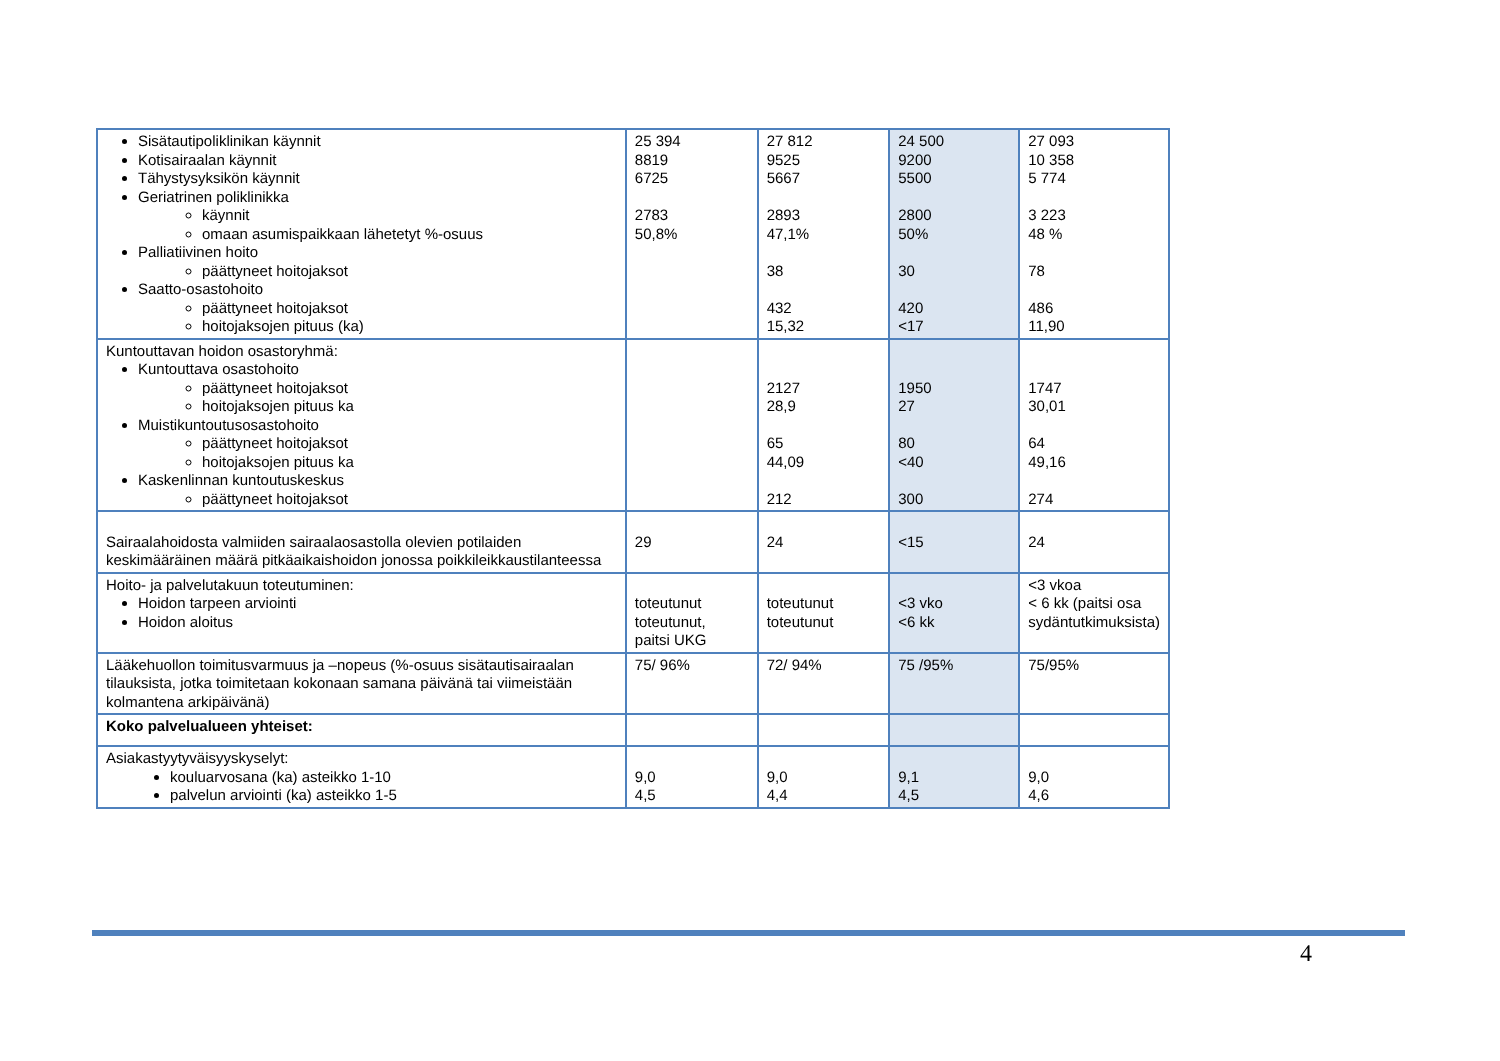| Sisätautipoliklinikan käynnit Kotisairaalan käynnit Tähystysyksikön käynnit Geriatrinen poliklinikka käynnit omaan asumispaikkaan lähetetyt %-osuus Palliatiivinen hoito päättyneet hoitojaksot Saatto-osastohoito päättyneet hoitojaksot hoitojaksojen pituus (ka) | 25 394 8819 6725 2783 50,8% | 27 812 9525 5667 2893 47,1% 38 432 15,32 | 24 500 9200 5500 2800 50% 30 420 <17 | 27 093 10 358 5 774 3 223 48 % 78 486 11,90 |
| Kuntouttavan hoidon osastoryhmä: Kuntouttava osastohoito päättyneet hoitojaksot hoitojaksojen pituus ka Muistikuntoutusosastohoito päättyneet hoitojaksot hoitojaksojen pituus ka Kaskenlinnan kuntoutuskeskus päättyneet hoitojaksot | | 2127 28,9 65 44,09 212 | 1950 27 80 <40 300 | 1747 30,01 64 49,16 274 |
| Sairaalahoidosta valmiiden sairaalaosastolla olevien potilaiden keskimääräinen määrä pitkäaikaishoidon jonossa poikkileikkaustilanteessa | 29 | 24 | <15 | 24 |
| Hoito- ja palvelutakuun toteutuminen: Hoidon tarpeen arviointi Hoidon aloitus | toteutunut toteutunut, paitsi UKG | toteutunut toteutunut | <3 vko <6 kk | <3 vkoa < 6 kk (paitsi osa sydäntutkimuksista) |
| Lääkehuollon toimitusvarmuus ja –nopeus (%-osuus sisätautisairaalan tilauksista, jotka toimitetaan kokonaan samana päivänä tai viimeistään kolmantena arkipäivänä) | 75/ 96% | 72/ 94% | 75 /95% | 75/95% |
| Koko palvelualueen yhteiset: | | | | |
| Asiakastyytyväisyyskyselyt: kouluarvosana (ka) asteikko 1-10 palvelun arviointi (ka) asteikko 1-5 | 9,0 4,5 | 9,0 4,4 | 9,1 4,5 | 9,0 4,6 |
4